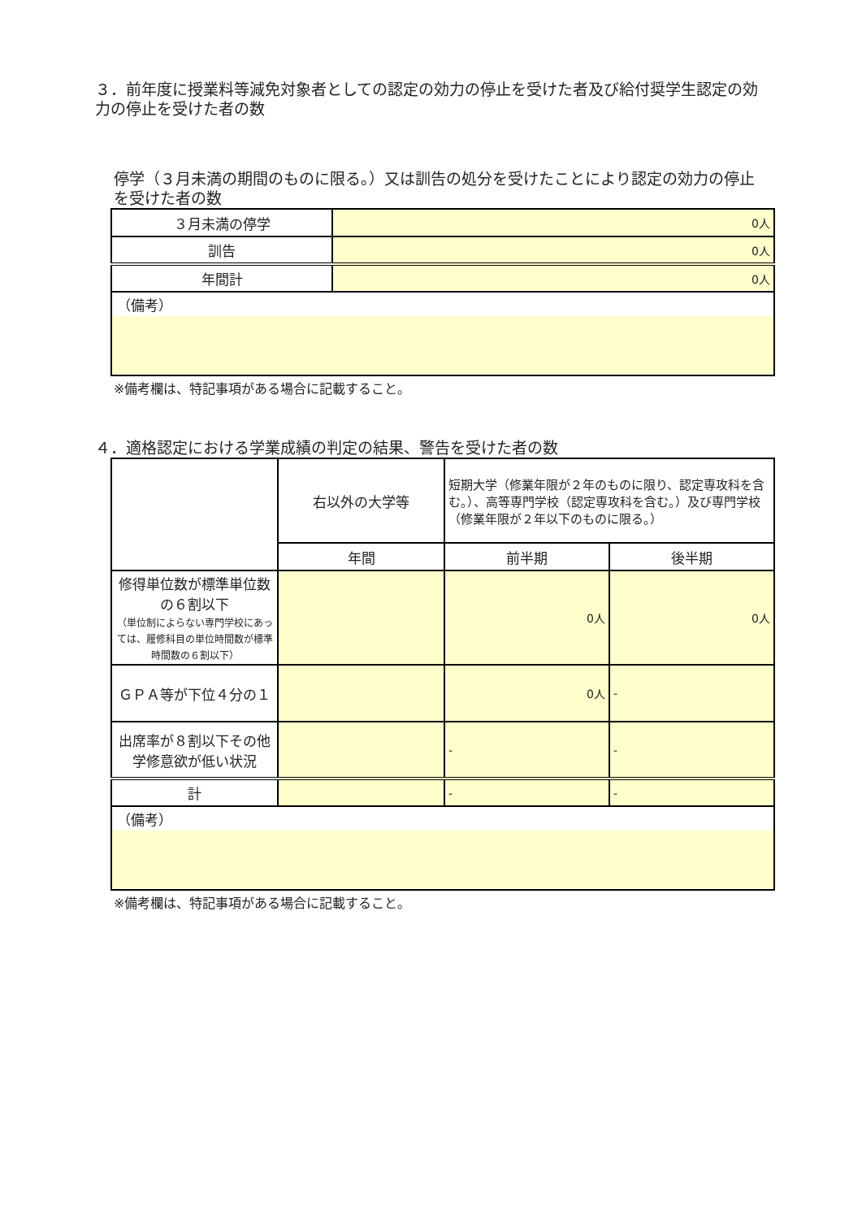３．前年度に授業料等減免対象者としての認定の効力の停止を受けた者及び給付奨学生認定の効力の停止を受けた者の数
停学（３月未満の期間のものに限る。）又は訓告の処分を受けたことにより認定の効力の停止を受けた者の数
| ３月未満の停学 | 0人 |
| 訓告 | 0人 |
| 年間計 | 0人 |
| （備考） | |
※備考欄は、特記事項がある場合に記載すること。
４．適格認定における学業成績の判定の結果、警告を受けた者の数
| | 右以外の大学等 | 短期大学（修業年限が２年のものに限り、認定専攻科を含む。）、高等専門学校（認定専攻科を含む。）及び専門学校（修業年限が２年以下のものに限る。） | |
| | 年間 | 前半期 | 後半期 |
| 修得単位数が標準単位数の６割以下 （単位制によらない専門学校にあっては、履修科目の単位時間数が標準時間数の６割以下） | | 0人 | 0人 |
| ＧＰＡ等が下位４分の１ | | 0人 | - |
| 出席率が８割以下その他学修意欲が低い状況 | | - | - |
| 計 | | - | - |
| （備考） | | | |
※備考欄は、特記事項がある場合に記載すること。